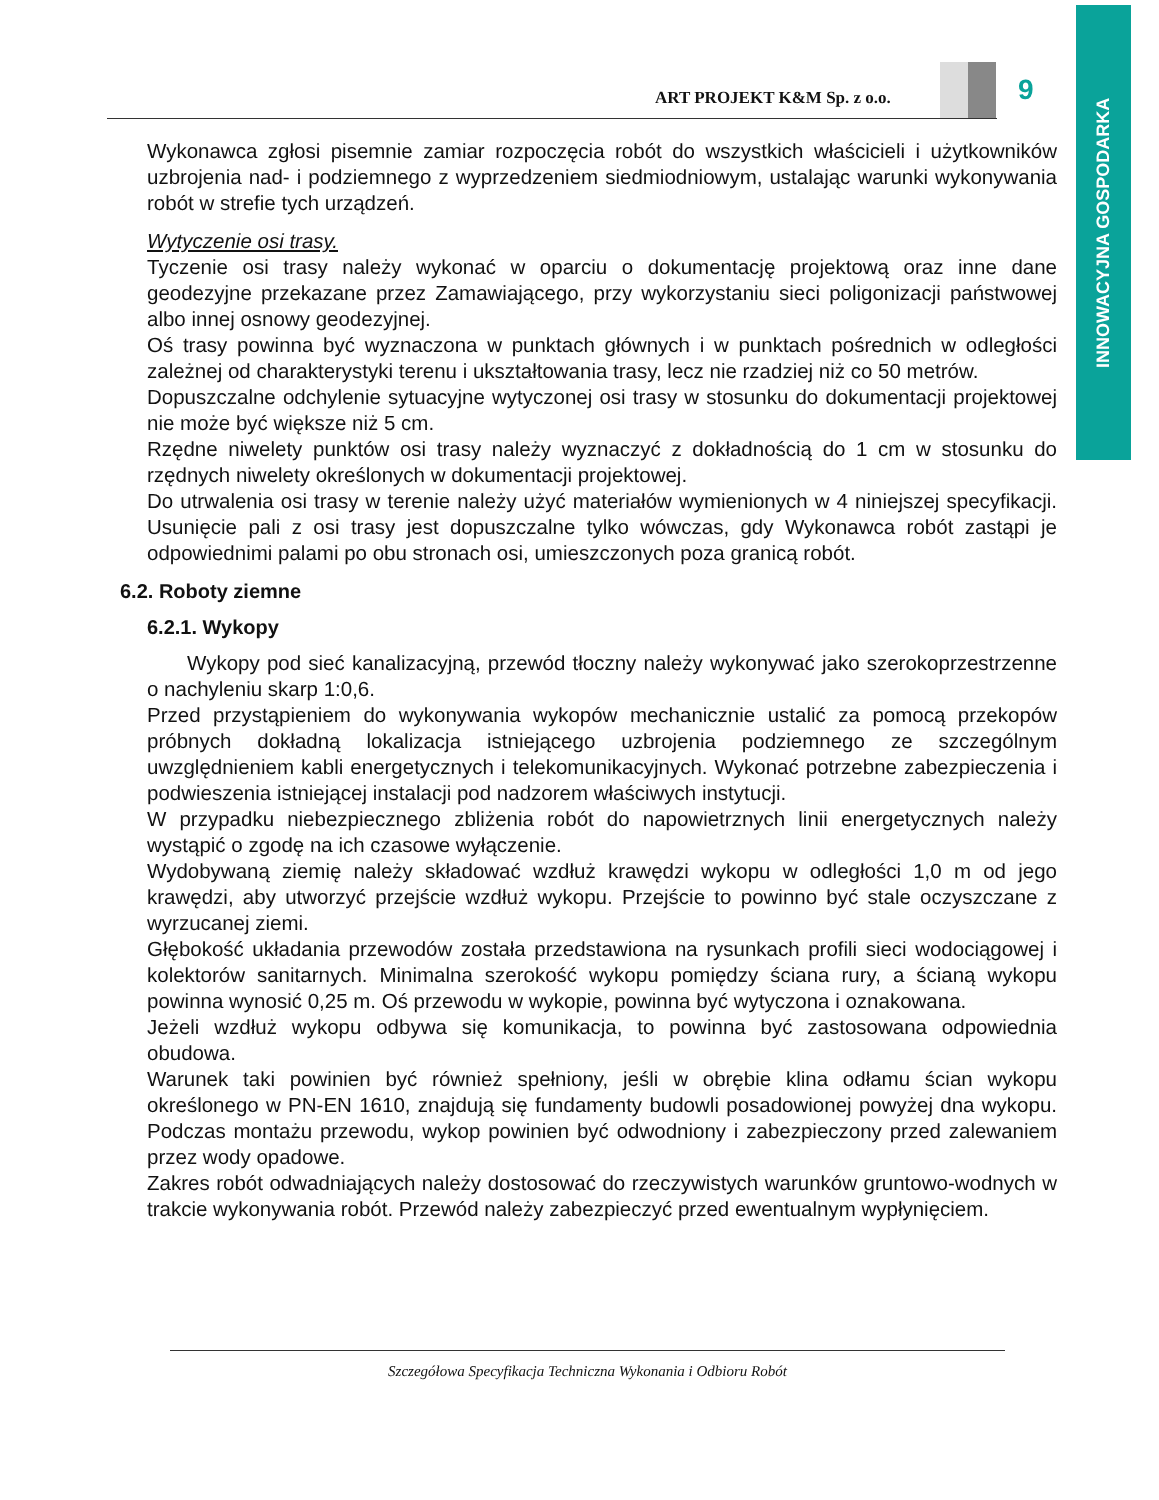INNOWACYJNA GOSPODARKA
ART PROJEKT K&M Sp. z o.o. 9
Wykonawca zgłosi pisemnie zamiar rozpoczęcia robót do wszystkich właścicieli i użytkowników uzbrojenia nad- i podziemnego z wyprzedzeniem siedmiodniowym, ustalając warunki wykonywania robót w strefie tych urządzeń.
Wytyczenie osi trasy.
Tyczenie osi trasy należy wykonać w oparciu o dokumentację projektową oraz inne dane geodezyjne przekazane przez Zamawiającego, przy wykorzystaniu sieci poligonizacji państwowej albo innej osnowy geodezyjnej.
Oś trasy powinna być wyznaczona w punktach głównych i w punktach pośrednich w odległości zależnej od charakterystyki terenu i ukształtowania trasy, lecz nie rzadziej niż co 50 metrów.
Dopuszczalne odchylenie sytuacyjne wytyczonej osi trasy w stosunku do dokumentacji projektowej nie może być większe niż 5 cm.
Rzędne niwelety punktów osi trasy należy wyznaczyć z dokładnością do 1 cm w stosunku do rzędnych niwelety określonych w dokumentacji projektowej.
Do utrwalenia osi trasy w terenie należy użyć materiałów wymienionych w 4 niniejszej specyfikacji. Usunięcie pali z osi trasy jest dopuszczalne tylko wówczas, gdy Wykonawca robót zastąpi je odpowiednimi palami po obu stronach osi, umieszczonych poza granicą robót.
6.2. Roboty ziemne
6.2.1. Wykopy
Wykopy pod sieć kanalizacyjną, przewód tłoczny należy wykonywać jako szerokoprzestrzenne o nachyleniu skarp 1:0,6.
Przed przystąpieniem do wykonywania wykopów mechanicznie ustalić za pomocą przekopów próbnych dokładną lokalizacja istniejącego uzbrojenia podziemnego ze szczególnym uwzględnieniem kabli energetycznych i telekomunikacyjnych. Wykonać potrzebne zabezpieczenia i podwieszenia istniejącej instalacji pod nadzorem właściwych instytucji.
W przypadku niebezpiecznego zbliżenia robót do napowietrznych linii energetycznych należy wystąpić o zgodę na ich czasowe wyłączenie.
Wydobywaną ziemię należy składować wzdłuż krawędzi wykopu w odległości 1,0 m od jego krawędzi, aby utworzyć przejście wzdłuż wykopu. Przejście to powinno być stale oczyszczane z wyrzucanej ziemi.
Głębokość układania przewodów została przedstawiona na rysunkach profili sieci wodociągowej i kolektorów sanitarnych. Minimalna szerokość wykopu pomiędzy ściana rury, a ścianą wykopu powinna wynosić 0,25 m. Oś przewodu w wykopie, powinna być wytyczona i oznakowana.
Jeżeli wzdłuż wykopu odbywa się komunikacja, to powinna być zastosowana odpowiednia obudowa.
Warunek taki powinien być również spełniony, jeśli w obrębie klina odłamu ścian wykopu określonego w PN-EN 1610, znajdują się fundamenty budowli posadowionej powyżej dna wykopu. Podczas montażu przewodu, wykop powinien być odwodniony i zabezpieczony przed zalewaniem przez wody opadowe.
Zakres robót odwadniających należy dostosować do rzeczywistych warunków gruntowo-wodnych w trakcie wykonywania robót. Przewód należy zabezpieczyć przed ewentualnym wypłynięciem.
Szczegółowa Specyfikacja Techniczna Wykonania i Odbioru Robót